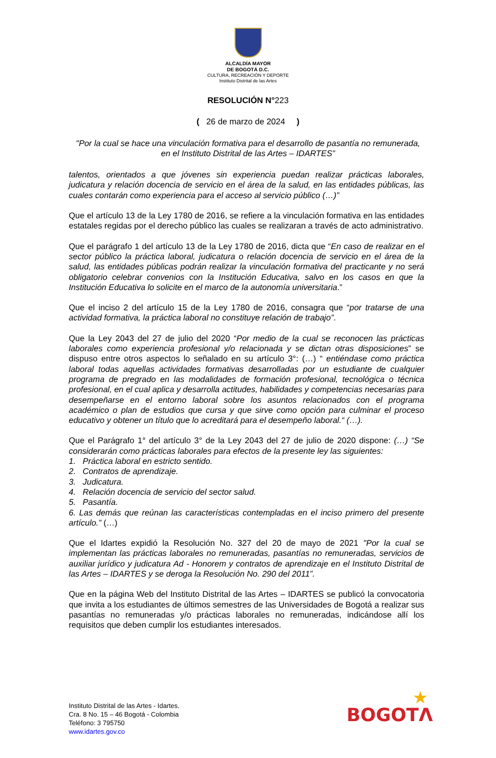ALCALDÍA MAYOR
DE BOGOTÁ D.C.
CULTURA, RECREACIÓN Y DEPORTE
Instituto Distrital de las Artes
RESOLUCIÓN N°223
( 26 de marzo de 2024 )
"Por la cual se hace una vinculación formativa para el desarrollo de pasantía no remunerada, en el Instituto Distrital de las Artes – IDARTES”
talentos, orientados a que jóvenes sin experiencia puedan realizar prácticas laborales, judicatura y relación docencia de servicio en el área de la salud, en las entidades públicas, las cuales contarán como experiencia para el acceso al servicio público (…)”
Que el artículo 13 de la Ley 1780 de 2016, se refiere a la vinculación formativa en las entidades estatales regidas por el derecho público las cuales se realizaran a través de acto administrativo.
Que el parágrafo 1 del artículo 13 de la Ley 1780 de 2016, dicta que “En caso de realizar en el sector público la práctica laboral, judicatura o relación docencia de servicio en el área de la salud, las entidades públicas podrán realizar la vinculación formativa del practicante y no será obligatorio celebrar convenios con la Institución Educativa, salvo en los casos en que la Institución Educativa lo solicite en el marco de la autonomía universitaria.”
Que el inciso 2 del artículo 15 de la Ley 1780 de 2016, consagra que “por tratarse de una actividad formativa, la práctica laboral no constituye relación de trabajo”.
Que la Ley 2043 del 27 de julio del 2020 “Por medio de la cual se reconocen las prácticas laborales como experiencia profesional y/o relacionada y se dictan otras disposiciones” se dispuso entre otros aspectos lo señalado en su artículo 3°: (…) “ entiéndase como práctica laboral todas aquellas actividades formativas desarrolladas por un estudiante de cualquier programa de pregrado en las modalidades de formación profesional, tecnológica o técnica profesional, en el cual aplica y desarrolla actitudes, habilidades y competencias necesarias para desempeñarse en el entorno laboral sobre los asuntos relacionados con el programa académico o plan de estudios que cursa y que sirve como opción para culminar el proceso educativo y obtener un título que lo acreditará para el desempeño laboral.“ (…).
Que el Parágrafo 1° del artículo 3° de la Ley 2043 del 27 de julio de 2020 dispone: (…) “Se considerarán como prácticas laborales para efectos de la presente ley las siguientes:
1. Práctica laboral en estricto sentido.
2. Contratos de aprendizaje.
3. Judicatura.
4. Relación docencia de servicio del sector salud.
5. Pasantía.
6. Las demás que reúnan las características contempladas en el inciso primero del presente artículo.” (…)
Que el Idartes expidió la Resolución No. 327 del 20 de mayo de 2021 "Por la cual se implementan las prácticas laborales no remuneradas, pasantías no remuneradas, servicios de auxiliar jurídico y judicatura Ad - Honorem y contratos de aprendizaje en el Instituto Distrital de las Artes – IDARTES y se deroga la Resolución No. 290 del 2011”.
Que en la página Web del Instituto Distrital de las Artes – IDARTES se publicó la convocatoria que invita a los estudiantes de últimos semestres de las Universidades de Bogotá a realizar sus pasantías no remuneradas y/o prácticas laborales no remuneradas, indicándose allí los requisitos que deben cumplir los estudiantes interesados.
Instituto Distrital de las Artes - Idartes.
Cra. 8 No. 15 – 46 Bogotá - Colombia
Teléfono: 3 795750
www.idartes.gov.co
★
BOGOTΛ